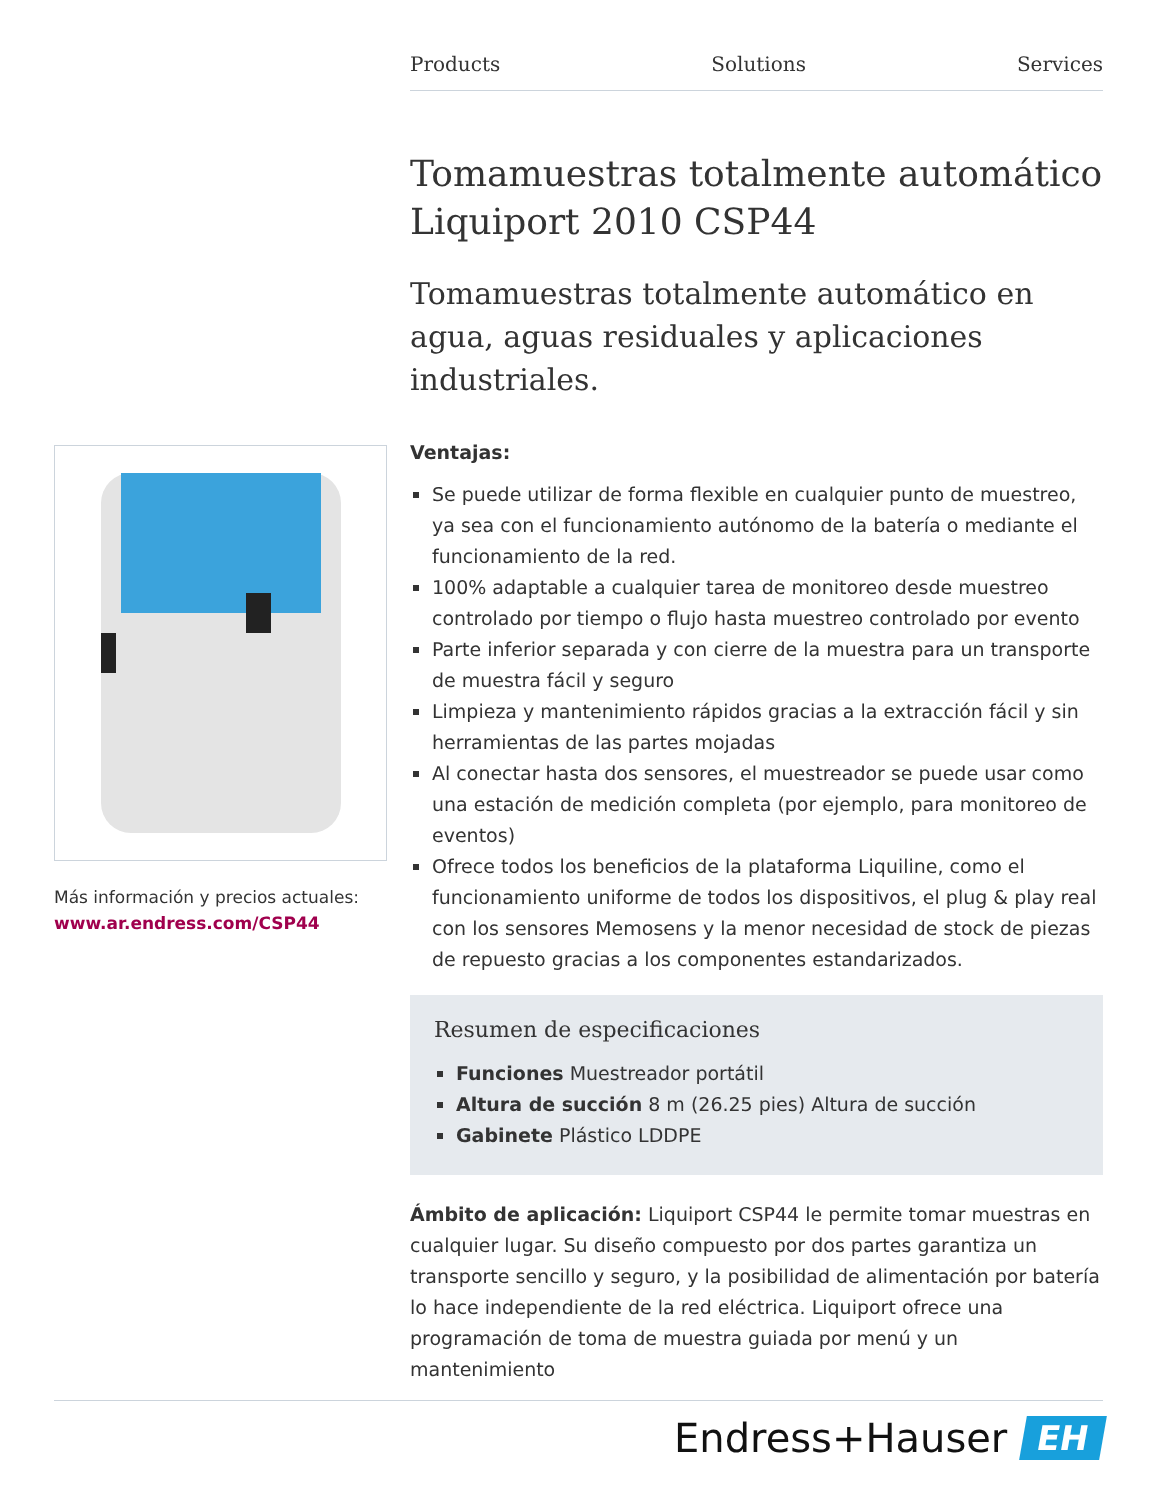Products Solutions Services
Tomamuestras totalmente automático Liquiport 2010 CSP44
Tomamuestras totalmente automático en agua, aguas residuales y aplicaciones industriales.
Ventajas:
Se puede utilizar de forma flexible en cualquier punto de muestreo, ya sea con el funcionamiento autónomo de la batería o mediante el funcionamiento de la red.
100% adaptable a cualquier tarea de monitoreo desde muestreo controlado por tiempo o flujo hasta muestreo controlado por evento
Parte inferior separada y con cierre de la muestra para un transporte de muestra fácil y seguro
Limpieza y mantenimiento rápidos gracias a la extracción fácil y sin herramientas de las partes mojadas
Al conectar hasta dos sensores, el muestreador se puede usar como una estación de medición completa (por ejemplo, para monitoreo de eventos)
Ofrece todos los beneficios de la plataforma Liquiline, como el funcionamiento uniforme de todos los dispositivos, el plug & play real con los sensores Memosens y la menor necesidad de stock de piezas de repuesto gracias a los componentes estandarizados.
Resumen de especificaciones
Funciones Muestreador portátil
Altura de succión 8 m (26.25 pies) Altura de succión
Gabinete Plástico LDDPE
Ámbito de aplicación: Liquiport CSP44 le permite tomar muestras en cualquier lugar. Su diseño compuesto por dos partes garantiza un transporte sencillo y seguro, y la posibilidad de alimentación por batería lo hace independiente de la red eléctrica. Liquiport ofrece una programación de toma de muestra guiada por menú y un mantenimiento
Más información y precios actuales:
www.ar.endress.com/CSP44
Endress+Hauser EH